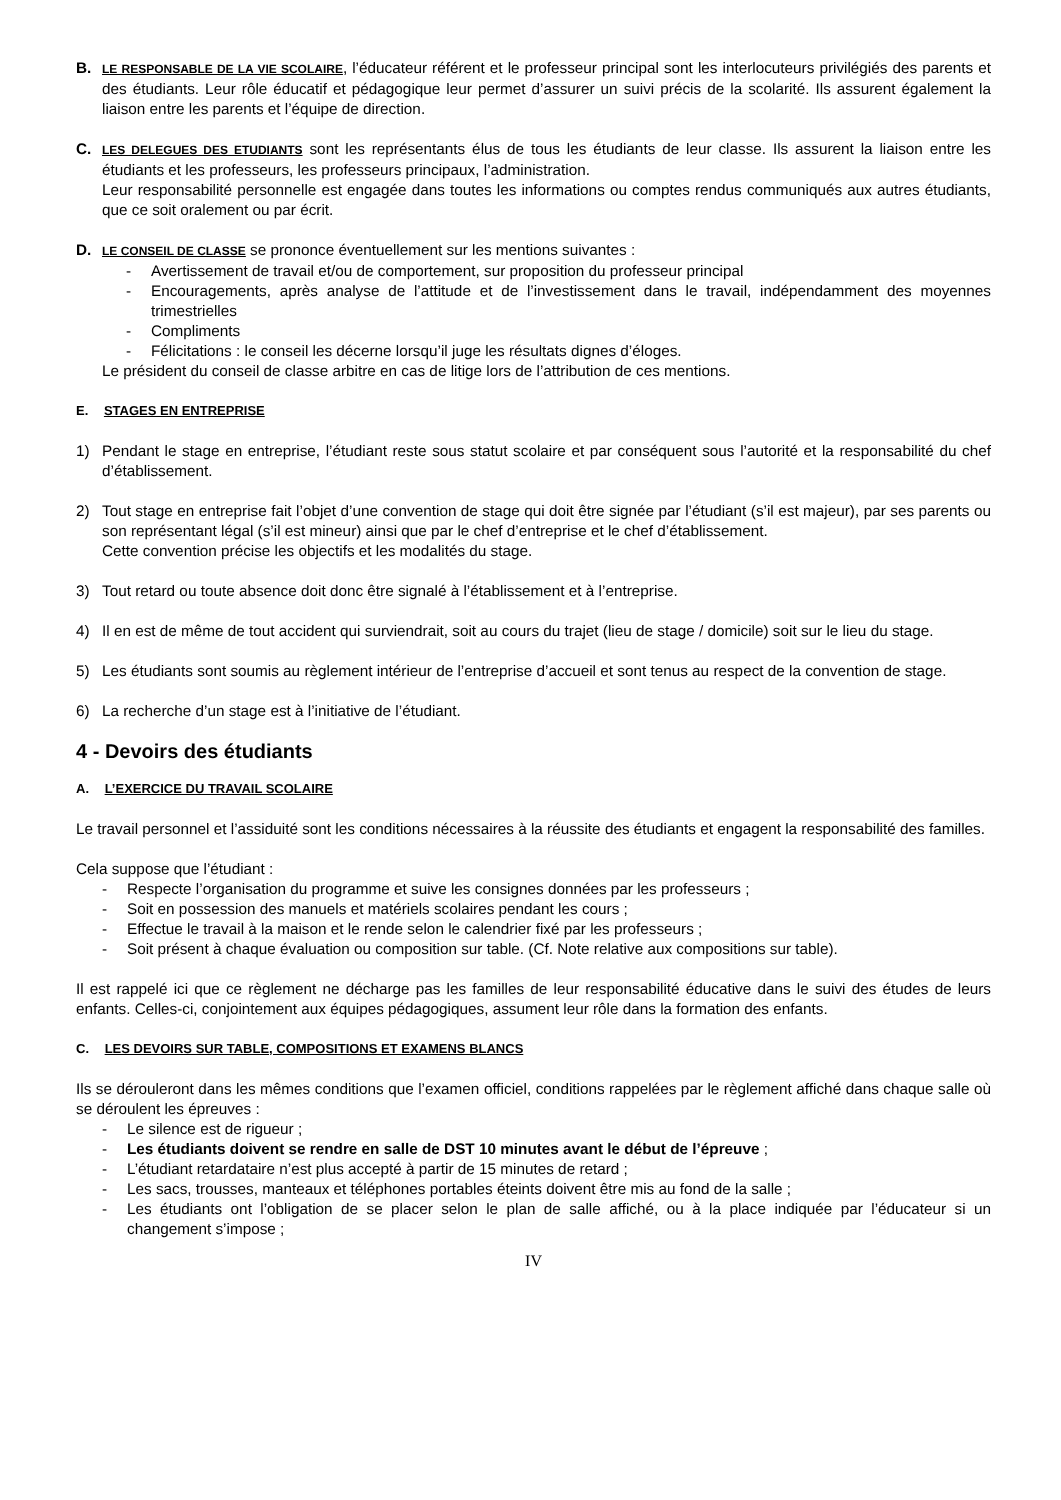B.
LE RESPONSABLE DE LA VIE SCOLAIRE, l’éducateur référent et le professeur principal sont les interlocuteurs privilégiés des parents et des étudiants. Leur rôle éducatif et pédagogique leur permet d’assurer un suivi précis de la scolarité. Ils assurent également la liaison entre les parents et l’équipe de direction.
C.
LES DELEGUES DES ETUDIANTS sont les représentants élus de tous les étudiants de leur classe. Ils assurent la liaison entre les étudiants et les professeurs, les professeurs principaux, l’administration.
Leur responsabilité personnelle est engagée dans toutes les informations ou comptes rendus communiqués aux autres étudiants, que ce soit oralement ou par écrit.
D.
LE CONSEIL DE CLASSE se prononce éventuellement sur les mentions suivantes :
- Avertissement de travail et/ou de comportement, sur proposition du professeur principal
- Encouragements, après analyse de l’attitude et de l’investissement dans le travail, indépendamment des moyennes trimestrielles
- Compliments
- Félicitations : le conseil les décerne lorsqu’il juge les résultats dignes d’éloges.
Le président du conseil de classe arbitre en cas de litige lors de l’attribution de ces mentions.
E. STAGES EN ENTREPRISE
1) Pendant le stage en entreprise, l’étudiant reste sous statut scolaire et par conséquent sous l’autorité et la responsabilité du chef d’établissement.
2) Tout stage en entreprise fait l’objet d’une convention de stage qui doit être signée par l’étudiant (s’il est majeur), par ses parents ou son représentant légal (s’il est mineur) ainsi que par le chef d’entreprise et le chef d’établissement.
Cette convention précise les objectifs et les modalités du stage.
3) Tout retard ou toute absence doit donc être signalé à l’établissement et à l’entreprise.
4) Il en est de même de tout accident qui surviendrait, soit au cours du trajet (lieu de stage / domicile) soit sur le lieu du stage.
5) Les étudiants sont soumis au règlement intérieur de l’entreprise d’accueil et sont tenus au respect de la convention de stage.
6) La recherche d’un stage est à l’initiative de l’étudiant.
4 - Devoirs des étudiants
A. L’EXERCICE DU TRAVAIL SCOLAIRE
Le travail personnel et l’assiduité sont les conditions nécessaires à la réussite des étudiants et engagent la responsabilité des familles.
Cela suppose que l’étudiant :
- Respecte l’organisation du programme et suive les consignes données par les professeurs ;
- Soit en possession des manuels et matériels scolaires pendant les cours ;
- Effectue le travail à la maison et le rende selon le calendrier fixé par les professeurs ;
- Soit présent à chaque évaluation ou composition sur table. (Cf. Note relative aux compositions sur table).
Il est rappelé ici que ce règlement ne décharge pas les familles de leur responsabilité éducative dans le suivi des études de leurs enfants. Celles-ci, conjointement aux équipes pédagogiques, assument leur rôle dans la formation des enfants.
C. LES DEVOIRS SUR TABLE, COMPOSITIONS ET EXAMENS BLANCS
Ils se dérouleront dans les mêmes conditions que l’examen officiel, conditions rappelées par le règlement affiché dans chaque salle où se déroulent les épreuves :
- Le silence est de rigueur ;
- Les étudiants doivent se rendre en salle de DST 10 minutes avant le début de l’épreuve ;
- L’étudiant retardataire n’est plus accepté à partir de 15 minutes de retard ;
- Les sacs, trousses, manteaux et téléphones portables éteints doivent être mis au fond de la salle ;
- Les étudiants ont l’obligation de se placer selon le plan de salle affiché, ou à la place indiquée par l’éducateur si un changement s’impose ;
IV